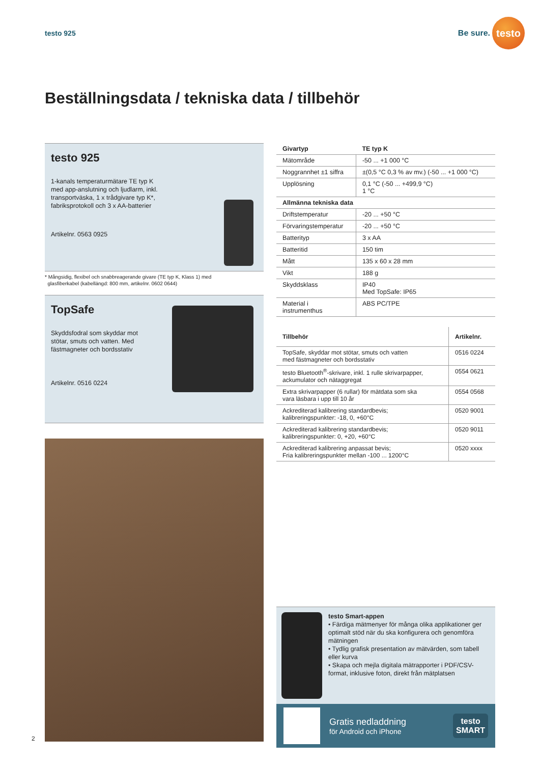testo 925
Be sure.
testo
Beställningsdata / tekniska data / tillbehör
testo 925
1-kanals temperaturmätare TE typ K
med app-anslutning och ljudlarm, inkl.
transportväska, 1 x trådgivare typ K*,
fabriksprotokoll och 3 x AA-batterier
Artikelnr. 0563 0925
* Mångsidig, flexibel och snabbreagerande givare (TE typ K, Klass 1) med
glasfiberkabel (kabellängd: 800 mm, artikelnr. 0602 0644)
TopSafe
Skyddsfodral som skyddar mot
stötar, smuts och vatten. Med
fästmagneter och bordsstativ
Artikelnr. 0516 0224
| Givartyp | TE typ K |
| --- | --- |
| Mätområde | -50 ... +1 000 °C |
| Noggrannhet ±1 siffra | ±(0,5 °C 0,3 % av mv.) (-50 ... +1 000 °C) |
| Upplösning | 0,1 °C (-50 ... +499,9 °C) 1 °C |
| Allmänna tekniska data | |
| Driftstemperatur | -20 ... +50 °C |
| Förvaringstemperatur | -20 ... +50 °C |
| Batterityp | 3 x AA |
| Batteritid | 150 tim |
| Mått | 135 x 60 x 28 mm |
| Vikt | 188 g |
| Skyddsklass | IP40 Med TopSafe: IP65 |
| Material i instrumenthus | ABS PC/TPE |
| Tillbehör | Artikelnr. |
| --- | --- |
| TopSafe, skyddar mot stötar, smuts och vatten med fästmagneter och bordsstativ | 0516 0224 |
| testo Bluetooth<sup>®</sup>-skrivare, inkl. 1 rulle skrivarpapper, ackumulator och nätaggregat | 0554 0621 |
| Extra skrivarpapper (6 rullar) för mätdata som ska vara läsbara i upp till 10 år | 0554 0568 |
| Ackrediterad kalibrering standardbevis; kalibreringspunkter: -18, 0, +60°C | 0520 9001 |
| Ackrediterad kalibrering standardbevis; kalibreringspunkter: 0, +20, +60°C | 0520 9011 |
| Ackrediterad kalibrering anpassat bevis; Fria kalibreringspunkter mellan -100 ... 1200°C | 0520 xxxx |
testo Smart-appen
• Färdiga mätmenyer för många olika applikationer ger optimalt stöd när du ska konfigurera och genomföra mätningen
• Tydlig grafisk presentation av mätvärden, som tabell eller kurva
• Skapa och mejla digitala mätrapporter i PDF/CSV-format, inklusive foton, direkt från mätplatsen
Gratis nedladdning
för Android och iPhone
testo
SMART
2